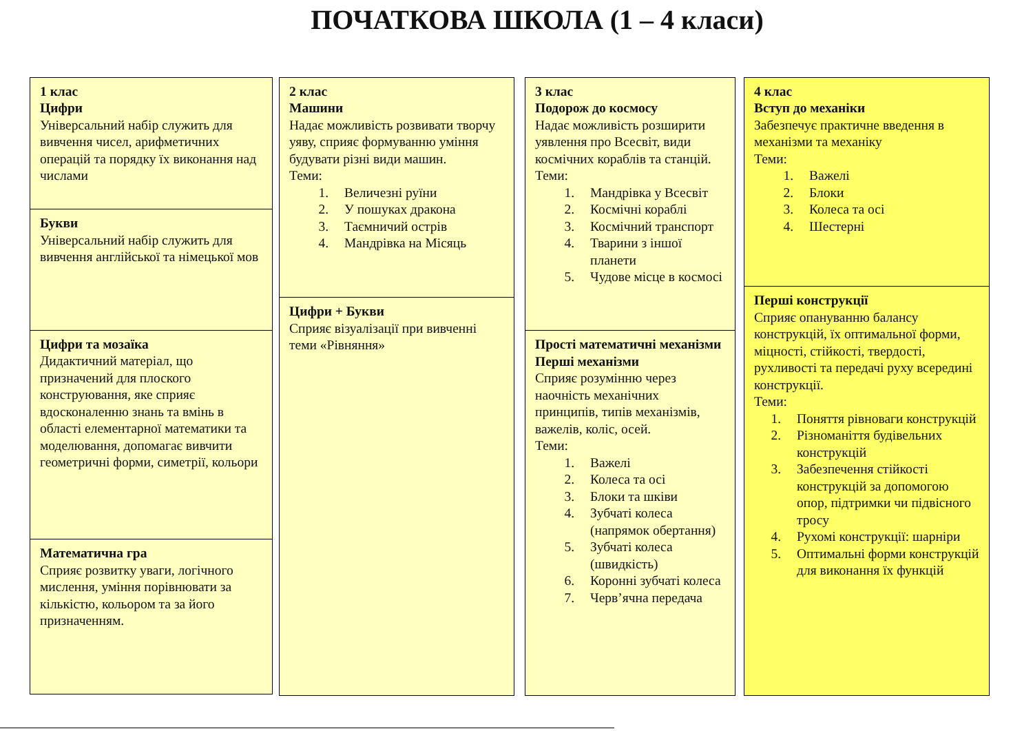ПОЧАТКОВА ШКОЛА (1 – 4 класи)
1 клас
Цифри
Універсальний набір служить для вивчення чисел, арифметичних операцій та порядку їх виконання над числами
Букви
Універсальний набір служить для вивчення англійської та німецької мов
Цифри та мозаїка
Дидактичний матеріал, що призначений для плоского конструювання, яке сприяє вдосконаленню знань та вмінь в області елементарної математики та моделювання, допомагає вивчити геометричні форми, симетрії, кольори
Математична гра
Сприяє розвитку уваги, логічного мислення, уміння порівнювати за кількістю, кольором та за його призначенням.
2 клас
Машини
Надає можливість розвивати творчу уяву, сприяє формуванню уміння будувати різні види машин.
Теми:
1. Величезні руїни
2. У пошуках дракона
3. Таємничий острів
4. Мандрівка на Місяць
Цифри + Букви
Сприяє візуалізації при вивченні теми «Рівняння»
3 клас
Подорож до космосу
Надає можливість розширити уявлення про Всесвіт, види космічних кораблів та станцій.
Теми:
1. Мандрівка у Всесвіт
2. Космічні кораблі
3. Космічний транспорт
4. Тварини з іншої планети
5. Чудове місце в космосі
Прості математичні механізми
Перші механізми
Сприяє розумінню через наочність механічних принципів, типів механізмів, важелів, коліс, осей.
Теми:
1. Важелі
2. Колеса та осі
3. Блоки та шківи
4. Зубчаті колеса (напрямок обертання)
5. Зубчаті колеса (швидкість)
6. Коронні зубчаті колеса
7. Черв’ячна передача
4 клас
Вступ до механіки
Забезпечує практичне введення в механізми та механіку
Теми:
1. Важелі
2. Блоки
3. Колеса та осі
4. Шестерні
Перші конструкції
Сприяє опануванню балансу конструкцій, їх оптимальної форми, міцності, стійкості, твердості, рухливості та передачі руху всередині конструкції.
Теми:
1. Поняття рівноваги конструкцій
2. Різноманіття будівельних конструкцій
3. Забезпечення стійкості конструкцій за допомогою опор, підтримки чи підвісного тросу
4. Рухомі конструкції: шарніри
5. Оптимальні форми конструкцій для виконання їх функцій